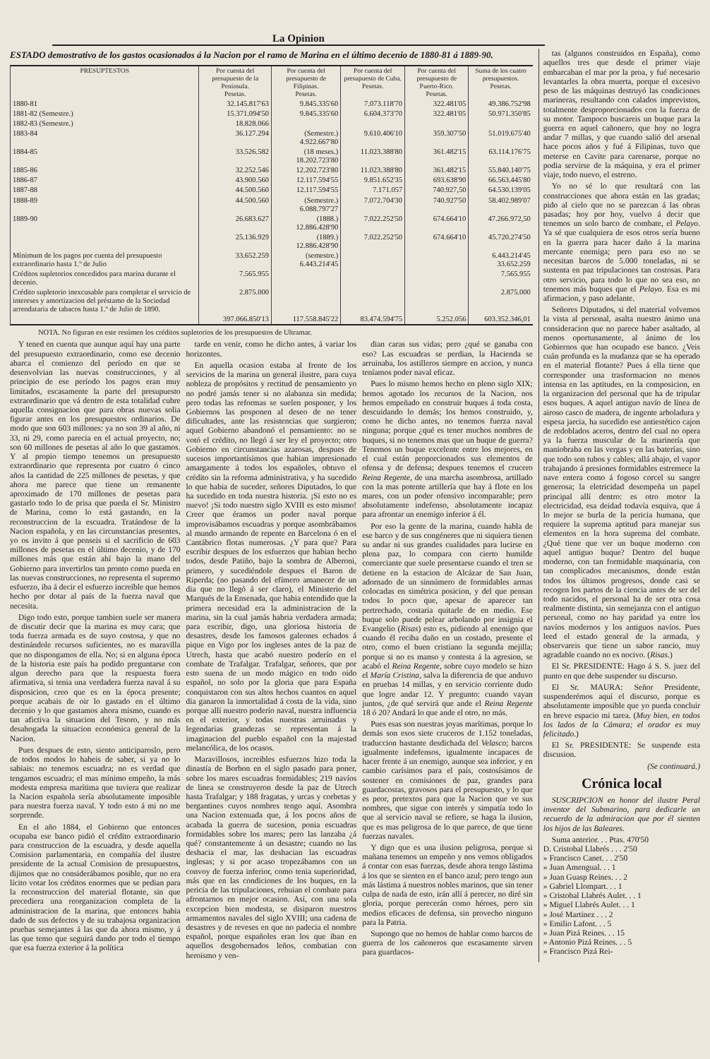La Opinion
ESTADO demostrativo de los gastos ocasionados á la Nacion por el ramo de Marina en el último decenio de 1880-81 á 1889-90.
| PRESUPTESTOS | Por cuenta del presupuesto de la Península. Pesetas. | Por cuenta del presupuesto de Filipinas. Pesetas. | Por cuenta del presupuesto de Cuba. Pesetas. | Por cuenta del presupuesto de Puerto-Rico. Pesetas. | Suma de los cuatro presupuestos. Pesetas. |
| --- | --- | --- | --- | --- | --- |
| 1880-81 | 32.145.817'63 | 9.845.335'60 | 7.073.118'70 | 322.481'05 | 49.386.752'98 |
| 1881-82 (Semestre.) | 15.371.094'50 | 9.845.335'60 | 6.604.373'70 | 322.481'05 | 50.971.350'85 |
| 1882-83 (Semestre.) | 18.828.066 | | | | |
| 1883-84 | 36.127.294 | (Semestre.) 4.922.667'80 | 9.610.406'10 | 359.307'50 | 51.019.675'40 |
| 1884-85 | 33.526.582 | (18 meses.) 18.202.723'80 | 11.023.388'80 | 361.482'15 | 63.114.176'75 |
| 1885-86 | 32.252.546 | 12.202.723'80 | 11.023.388'80 | 361.482'15 | 55.840.140'75 |
| 1886-87 | 43.900.560 | 12.117.594'55 | 9.851.652'35 | 693.638'90 | 66.563.445'80 |
| 1887-88 | 44.500.560 | 12.117.594'55 | 7.171.057 | 740.927,50 | 64.530.139'05 |
| 1888-89 | 44.500.560 | (Semestre.) 6.088.797'27 | 7.072.704'30 | 740.927'50 | 58.402.989'07 |
| 1889-90 | 26.683.627 | (1888.) 12.886.428'90 | 7.022.252'50 | 674.664'10 | 47.266.972,50 |
| | 25.136.929 | (1889.) 12.886.428'90 | 7.022.252'50 | 674.664'10 | 45.720.274'50 |
| Mínimum de los pagos por cuenta del presupuesto extraordinario hasta 1.º de Julio | 33.652.259 | (semestre.) 6.443.214'45 | | | 6.443.214'45 33.652.259 |
| Créditos supletorios concedidos para marina durante el decenio. | 7.565.955 | | | | 7.565.955 |
| Crédito supletorio inexcusable para completar el servicio de intereses y amortizacion del préstamo de la Sociedad arrendataria de tabacos hasta 1.º de Julio de 1890. | 2.875.000 | | | | 2.875.000 |
| | 397.066.850'13 | 117.558.845'22 | 83.474.594'75 | 5.252.056 | 603.352.346,01 |
NOTA. No figuran en este resúmen los créditos supletorios de los presupuestos de Ultramar.
Y tened en cuenta que aunque aquí hay una parte del presupuesto extraordinario, como ese decenio abarca el comienzo del período en que se desenvolvian las nuevas construcciones, y al principio de ese período los pagos eran muy limitados, escasamente la parte del presupuesto extraordinario que vá dentro de esta totalidad cubre aquella consignacion que para obras nuevas solia figurar antes en los presupuestos ordinarios. De modo que son 603 millones: ya no son 39 al año, ni 33, ni 29, como parecia en el actual proyecto, no; son 60 millones de pesetas al año lo que gastamos. Y al propio tiempo tenemos un presupuesto extraordinario que representa por cuatro ó cinco años la cantidad de 225 millones de pesetas, y que ahora me parece que tiene un remanente aproximado de 170 millones de pesetas para gastarlo todo lo de prisa que pueda el Sr. Ministro de Marina, como lo está gastando, en la reconstruccion de la escuadra. Tratándose de la Nacion española, y en las circunstancias presentes, yo os invito á que penseis si el sacrificio de 603 millones de pesetas en el último decenio, y de 170 millones más que están ahí bajo la mano del Gobierno para invertirlos tan pronto como pueda en las nuevas construcciones, no representa el supremo esfuerzo, iba á decir el esfuerzo increíble que hemos hecho por dotar al país de la fuerza naval que necesita.
Digo todo esto, porque tambien suele ser manera de discutir decir que la marina es muy cara; que toda fuerza armada es de suyo costosa, y que no destinándole recursos suficientes, no es maravilla que no dispongamos de ella. No; si en alguna época de la historia este país ha podido preguntarse con algun derecho para que la respuesta fuera afirmativa, si tenia una verdadera fuerza naval á su disposicion, creo que es en la época presente; porque acabais de oir lo gastado en el último decenio y lo que gastamos ahora mismo, cuando es tan afictiva la situacion del Tesoro, y no más desahogada la situacion económica general de la Nacion.
Pues despues de esto, siento anticiparoslo, pero de todos modos lo habeis de saber, si ya no lo sabiais: no tenemos escuadra; no es verdad que tengamos escuadra; el mas mínimo empeño, la más modesta empresa marítima que tuviera que realizar la Nacion española sería absolutamente imposible para nuestra fuerza naval. Y todo esto á mi no me sorprende.
En el año 1884, el Gobierno que entonces ocupaba ese banco pidió el crédito extraordinario para construccion de la escuadra, y desde aquella Comision parlamentaria, en compañía del ilustre presidente de la actual Comision de presupuestos, dijimos que no considerábamos posible, que no era lícito votar los créditos enormes que se pedian para la reconstruccion del material flotante, sin que precediera una reorganizacion completa de la administracion de la marina, que entonces habia dado de sus defectos y de su trabajosa organizacion pruebas semejantes á las que da ahora mismo, y á las que temo que seguirá dando por todo el tiempo que esa fuerza exterior á la política
tarde en venir, como he dicho antes, á variar los horizontes.
En aquella ocasion estaba al frente de los servicios de la marina un general ilustre, para cuya nobleza de propósitos y rectitud de pensamiento yo no podré jamás tener si no alabanza sin medida; pero todas las reformas se suelen posponer, y los Gobiernos las posponen al deseo de no tener dificultades, ante las resistencias que surgieron; aquel Gobierno abandonó el pensamiento: no se votó el crédito, no llegó á ser ley el proyecto; otro Gobierno en circunstancias azarosas, despues de sucesos importantísimos que habian impresionado amargamente á todos los españoles, obtuvo el crédito sin la reforma administrativa, y ha sucedido lo que habia de suceder, señores Diputados, lo que ha sucedido en toda nuestra historia. ¡Si esto no es nuevo! ¡Si todo nuestro siglo XVIII es esto mismo! Creer que éramos un poder naval porque improvisábamos escuadras y porque asombrábamos al mundo armando de repente en Barcelona ó en el Cantábrico flotas numerosas. ¿Y para que? Para escribir despues de los esfuerzos que habian hecho todos, desde Patiño, bajo la sombra de Alberoni, primero, y sucediéndole despues el Baron de Riperda; (no pasando del efímero amanecer de un dia que no llegó á ser claro), el Ministerio del Marqués de la Ensenada, que habia entendido que la primera necesidad era la administracion de la marina, sin la cual jamás habria verdadera armada; para escribir, digo, una gloriosa historia de desastres, desde los famosos galeones echados á pique en Vigo por los ingleses antes de la paz de Utrech, hasta que acabó nuestro poderío en el combate de Trafalgar. Trafalgar, señores, que por esto suena de un modo mágico en todo oido español, no solo por la gloria que para España conquistaron con sus altos hechos cuantos en aquel dia ganaron la inmortalidad á costa de la vida, sino porque allí nuestro poderío naval, nuestra influencia en el exterior, y todas nuestras arruinadas y legendarias grandezas se representan á la imaginacion del pueblo español con la majestad melancólica, de los ocasos.
Maravillosos, increibles esfuerzos hizo toda la dinastía de Borbon en el siglo pasado para poner, sobre los mares escuadras formidables; 219 navíos de linea se construyeron desde la paz de Utrech hasta Trafalgar; y 188 fragatas, y urcas y corbetas y bergantines cuyos nombres tengo aquí. Asombra una Nacion extenuada que, á los pocos años de acabada la guerra de sucesion, ponia escuadras formidables sobre los mares; pero las lanzaba ¿á qué? constantemente á un desastre; cuando no las deshacia el mar, las deshacian las escuadras inglesas; y si por acaso tropezábamos con un convoy de fuerza inferior, como tenia superioridad, más que en las condiciones de los buques, en la pericia de las tripulaciones, rehuian el combate para afrontarnos en mejor ocasion. Así, con una sola excepcion bien modesta, se disiparon nuestros armamentos navales del siglo XVIII; una cadena de desastres y de reveses en que no padecia el nombre español, porque españoles eran los que iban en aquellos desgobernados leños, combatian con heroismo y ven-
dian caras sus vidas; pero ¿qué se ganaba con eso? Las escuadras se perdian, la Hacienda se arruinaba, los astilleros siempre en accion, y nunca teníamos poder naval eficaz.
Pues lo mismo hemos hecho en pleno siglo XIX; hemos agotado los recursos de la Nacion, nos hemos empeñado en construir buques á toda costa, descuidando lo demás; los hemos construido, y, como he dicho antes, no tenemos fuerza naval ninguna; porque ¿qué es tener muchos nombres de buques, si no tenemos mas que un buque de guerra? Tenemos un buque excelente entre los mejores, en el cual están proporcionados sus elementos de ofensa y de defensa; despues tenemos el crucero Reina Regente, de una marcha asombrosa, artillado con la mas potente artillería que hay á flote en los mares, con un poder ofensivo incomparable; pero absolutamente indefenso, absolutamente incapaz para afrontar un enemigo inferior á él.
Por eso la gente de la marina, cuando habla de ese barco y de sus congéneres que ni siquiera tienen su andar ni sus grandes cualidades para lucirse en plena paz, lo compara con cierto humilde comerciante que suele presentarse cuando el tren se detiene en la estacion de Alcázar de San Juan, adornado de un sinnúmero de formidables armas colocadas en simétrica posicion, y del que pensan todos lo poco que, apesar de aparecer tan pertrechado, costaria quitarle de en medio. Ese buque solo puede pelear arbolando por insignia el Evangelio (Risas) esto es, pidiendo al enemigo que cuando él reciba daño en un costado, presente el otro, como el buen cristiano la segunda mejilla; porque si no es manso y contesta á la agresion, se acabó el Reina Regente, sobre cuyo modelo se hizo el María Cristina, salva la diferencia de que anduvo en pruebas 14 millas, y en servicio corriente dudo que logre andar 12. Y pregunto: cuando vayan juntos, ¿de qué servirá que ande el Reina Regente 18 ó 20? Andará lo que ande el otro, no más.
Pues esas son nuestras joyas marítimas, porque lo demás son esos siete cruceros de 1.152 toneladas, traduccion bastante desdichada del Velasco; barcos igualmente indefensos, igualmente incapaces de hacer frente á un enemigo, aunque sea inferior, y en cambio carísimos para el país, costosísimos de sostener en comisiones de paz, grandes para guardacostas, gravosos para el presupuesto, y lo que es peor, pretextos para que la Nacion que ve sus nombres, que sigue con interés y simpatía todo lo que al servicio naval se refiere, se haga la ilusion, que es mas peligrosa de lo que parece, de que tiene fuerzas navales.
Y digo que es una ilusion peligrosa, porque si mañana tenemos un empeño y nos vemos obligados á contar con esas fuerzas, desde ahora tengo lástima á los que se sienten en el banco azul; pero tengo aun más lástima á nuestros nobles marinos, que sin tener culpa de nada de esto, irán allí á perecer, no diré sin gloria, porque perecerán como héroes, pero sin medios eficaces de defensa, sin provecho ninguno para la Patria.
Supongo que no hemos de hablar como barcos de guerra de los cañoneros que escasamente sirven para guardacos-
tas (algunos construidos en España), como aquellos tres que desde el primer viaje embarcaban el mar por la proa, y fué necesario levantarles la obra muerta, porque el excesivo peso de las máquinas destruyó las condiciones marineras, resultando con calados imprevistos, totalmente desproporcionados con la fuerza de su motor. Tampoco buscareis un buque para la guerra en aquel cañonero, que hoy no logra andar 7 millas, y que cuando salió del arsenal hace pocos años y fué á Filipinas, tuvo que meterse en Cavite para carenarse, porque no podia servirse de la máquina, y era el primer viaje, todo nuevo, el estreno.
Yo no sé lo que resultará con las construcciones que ahora están en las gradas; pido al cielo que no se parezcan á las obras pasadas; hoy por hoy, vuelvo á decir que tenemos un solo barco de combate, el Pelayo. Ya sé que cualquiera de esos otros sería bueno en la guerra para hacer daño á la marina mercante enemiga; pero para eso no se necesitan barcos de 5.000 toneladas, ni se sustenta en paz tripulaciones tan costosas. Para otro servicio, para todo lo que no sea eso, no tenemos más buques que el Pelayo. Esa es mi afirmacion, y paso adelante.
Señores Diputados, si del material volvemos la vista al personal, asalta nuestro ánimo una consideracion que no parece haber asaltado, al menos oportunamente, al ánimo de los Gobiernos que han ocupado ese banco. ¿Veis cuán profunda es la mudanza que se ha operado en el material flotante? Pues á ella tiene que corresponder una trasformacion no menos intensa en las aptitudes, en la composicion, en la organizacion del personal que ha de tripular esos buques. A aquel antiguo navío de línea de airoso casco de madera, de ingente arboladura y espesa jarcia, ha sucedido ese antiestético cajon de redoblados aceros, dentro del cual no opera ya la fuerza muscular de la marinería que maniobraba en las vergas y en las baterías, sino que todo son tubos y cables; allá abajo, el vapor trabajando á presiones formidables estremece la nave entera como á fogoso corcel su sangre generosa; la eletricidad desempeña un papel principal allí dentro: es otro motor la electricidad, esa deidad todavía esquiva, que á lo mejor se burla de la pericia humana, que requiere la suprema aptitud para manejar sus elementos en la hora suprema del combate. ¿Qué tiene que ver un buque moderno con aquel antiguo buque? Dentro del buque moderno, con tan formidable maquinaria, con tan complicados mecanismos, donde están todos los últimos progresos, donde casi se recogen los partos de la ciencia antes de ser del todo nacidos, el personal ha de ser otra cosa realmente distinta, sin semejanza con el antiguo personal, como no hay paridad ya entre los navíos modernos y los antiguos navíos. Pues leed el estado general de la armada, y observareis que tiene un sabor rancio, muy agradable cuando no es nocivo. (Risas.)
El Sr. PRESIDENTE: Hago á S. S. juez del punto en que debe suspender su discurso.
El Sr. MAURA: Señor Presidente, suspenderémos aquí el discurso, porque es absolutamente imposible que yo pueda concluir en breve espacio mi tarea. (Muy bien, en todos los lados de la Cámara; el orador es muy felicitado.)
El Sr. PRESIDENTE: Se suspende esta discusion.
(Se continuará.)
Crónica local
SUSCRIPCION en honor del ilustre Peral inventor del Submarino, para dedicarle un recuerdo de la admiracion que por él sienten los hijos de las Baleares.
Suma anterior. . . Ptas. 470'50
D. Cristobal Llabrés . . . 2'50
» Francisco Canet. . . 2'50
» Juan Amengual. . . 1
» Juan Guasp Reines. . . 2
» Gabriel Llompart. . . 1
» Cristobal Llabrés Aulet. . . 1
» Miguel Llabrés Aulet. . . 1
» José Martinez . . . 2
» Emilio Lafont. . . 5
» Juan Pizá Reines. . . 15
» Antonio Pizá Reines. . . 5
» Francisco Pizá Rei-